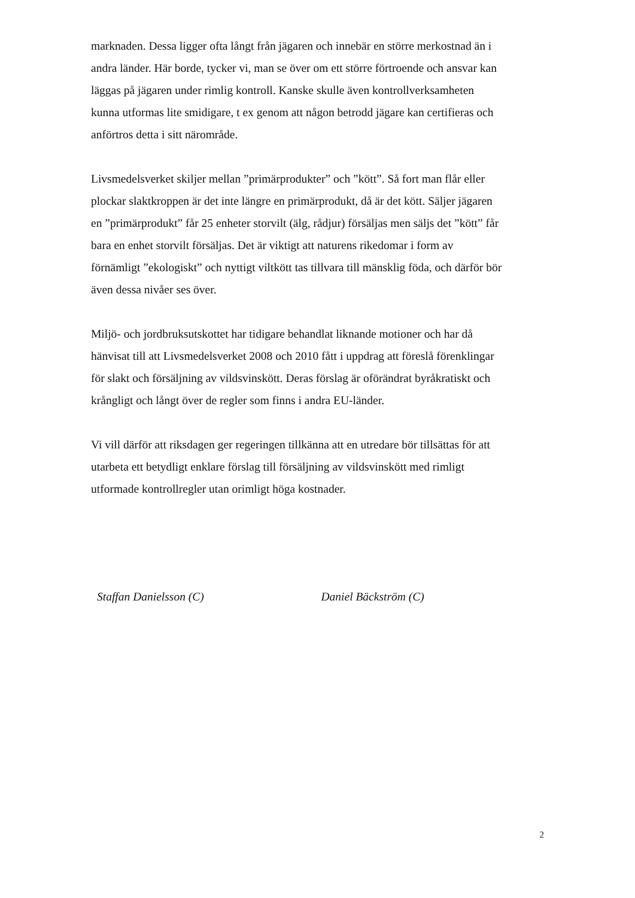marknaden. Dessa ligger ofta långt från jägaren och innebär en större merkostnad än i
andra länder. Här borde, tycker vi, man se över om ett större förtroende och ansvar kan
läggas på jägaren under rimlig kontroll. Kanske skulle även kontrollverksamheten
kunna utformas lite smidigare, t ex genom att någon betrodd jägare kan certifieras och
anförtros detta i sitt närområde.
Livsmedelsverket skiljer mellan ”primärprodukter” och ”kött”. Så fort man flår eller
plockar slaktkroppen är det inte längre en primärprodukt, då är det kött. Säljer jägaren
en ”primärprodukt” får 25 enheter storvilt (älg, rådjur) försäljas men säljs det ”kött” får
bara en enhet storvilt försäljas. Det är viktigt att naturens rikedomar i form av
förnämligt ”ekologiskt” och nyttigt viltkött tas tillvara till mänsklig föda, och därför bör
även dessa nivåer ses över.
Miljö- och jordbruksutskottet har tidigare behandlat liknande motioner och har då
hänvisat till att Livsmedelsverket 2008 och 2010 fått i uppdrag att föreslå förenklingar
för slakt och försäljning av vildsvinskött. Deras förslag är oförändrat byråkratiskt och
krångligt och långt över de regler som finns i andra EU-länder.
Vi vill därför att riksdagen ger regeringen tillkänna att en utredare bör tillsättas för att
utarbeta ett betydligt enklare förslag till försäljning av vildsvinskött med rimligt
utformade kontrollregler utan orimligt höga kostnader.
Staffan Danielsson (C) Daniel Bäckström (C)
2